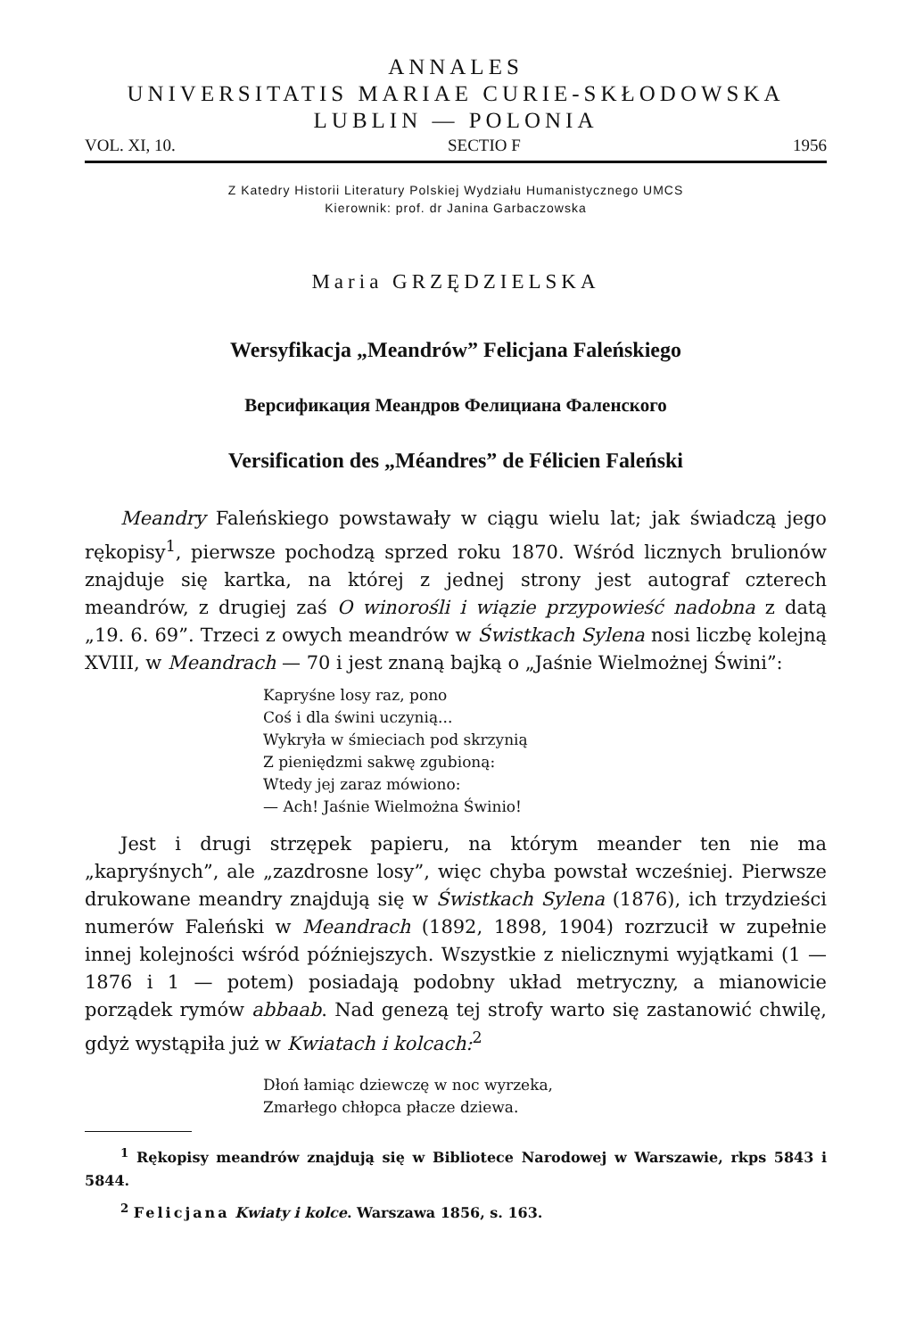ANNALES
UNIVERSITATIS MARIAE CURIE-SKŁODOWSKA
LUBLIN — POLONIA
VOL. XI, 10. SECTIO F 1956
Z Katedry Historii Literatury Polskiej Wydziału Humanistycznego UMCS
Kierownik: prof. dr Janina Garbaczowska
Maria GRZĘDZIELSKA
Wersyfikacja „Meandrów” Felicjana Faleńskiego
Версификация Меандров Фелициана Фаленского
Versification des „Méandres” de Félicien Faleński
Meandry Faleńskiego powstawały w ciągu wielu lat; jak świadczą jego rękopisy<sup>1</sup>, pierwsze pochodzą sprzed roku 1870. Wśród licznych brulionów znajduje się kartka, na której z jednej strony jest autograf czterech meandrów, z drugiej zaś O winorośli i wiązie przypowieść nadobna z datą „19. 6. 69”. Trzeci z owych meandrów w Świstkach Sylena nosi liczbę kolejną XVIII, w Meandrach — 70 i jest znaną bajką o „Jaśnie Wielmożnej Świni”:
Kapryśne losy raz, pono
Coś i dla świni uczynią...
Wykryła w śmieciach pod skrzynią
Z pieniędzmi sakwę zgubioną:
Wtedy jej zaraz mówiono:
— Ach! Jaśnie Wielmożna Świnio!
Jest i drugi strzępek papieru, na którym meander ten nie ma „kapryśnych”, ale „zazdrosne losy”, więc chyba powstał wcześniej. Pierwsze drukowane meandry znajdują się w Świstkach Sylena (1876), ich trzydzieści numerów Faleński w Meandrach (1892, 1898, 1904) rozrzucił w zupełnie innej kolejności wśród późniejszych. Wszystkie z nielicznymi wyjątkami (1 — 1876 i 1 — potem) posiadają podobny układ metryczny, a mianowicie porządek rymów abbaab. Nad genezą tej strofy warto się zastanowić chwilę, gdyż wystąpiła już w Kwiatach i kolcach:<sup>2</sup>
Dłoń łamiąc dziewczę w noc wyrzeka,
Zmarłego chłopca płacze dziewa.
<sup>1</sup> Rękopisy meandrów znajdują się w Bibliotece Narodowej w Warszawie, rkps 5843 i 5844.
<sup>2</sup> Felicjana Kwiaty i kolce. Warszawa 1856, s. 163.